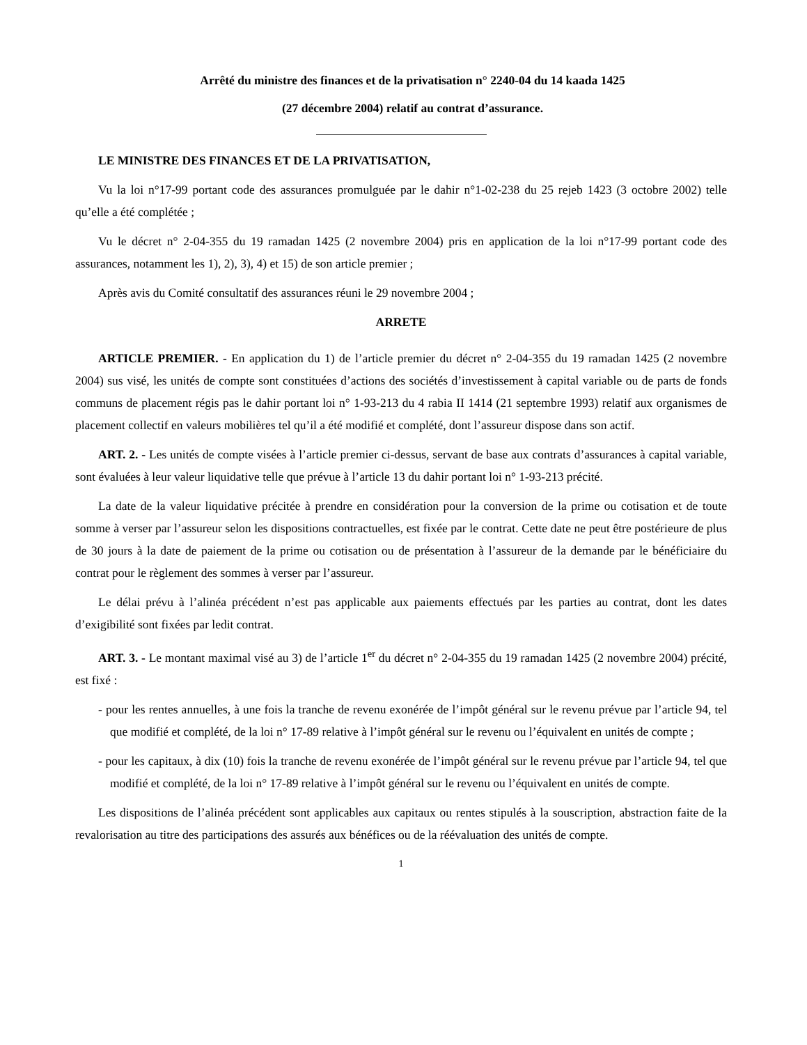Arrêté du ministre des finances et de la privatisation n° 2240-04 du 14 kaada 1425
(27 décembre 2004) relatif au contrat d’assurance.
LE MINISTRE DES FINANCES ET DE LA PRIVATISATION,
Vu la loi n°17-99 portant code des assurances promulguée par le dahir n°1-02-238 du 25 rejeb 1423 (3 octobre 2002) telle qu’elle a été complétée ;
Vu le décret n° 2-04-355 du 19 ramadan 1425 (2 novembre 2004) pris en application de la loi n°17-99 portant code des assurances, notamment les 1), 2), 3), 4) et 15) de son article premier ;
Après avis du Comité consultatif des assurances réuni le 29 novembre 2004 ;
ARRETE
ARTICLE PREMIER. - En application du 1) de l’article premier du décret n° 2-04-355 du 19 ramadan 1425 (2 novembre 2004) sus visé, les unités de compte sont constituées d’actions des sociétés d’investissement à capital variable ou de parts de fonds communs de placement régis pas le dahir portant loi n° 1-93-213 du 4 rabia II 1414 (21 septembre 1993) relatif aux organismes de placement collectif en valeurs mobilières tel qu’il a été modifié et complété, dont l’assureur dispose dans son actif.
ART. 2. - Les unités de compte visées à l’article premier ci-dessus, servant de base aux contrats d’assurances à capital variable, sont évaluées à leur valeur liquidative telle que prévue à l’article 13 du dahir portant loi n° 1-93-213 précité.
La date de la valeur liquidative précitée à prendre en considération pour la conversion de la prime ou cotisation et de toute somme à verser par l’assureur selon les dispositions contractuelles, est fixée par le contrat. Cette date ne peut être postérieure de plus de 30 jours à la date de paiement de la prime ou cotisation ou de présentation à l’assureur de la demande par le bénéficiaire du contrat pour le règlement des sommes à verser par l’assureur.
Le délai prévu à l’alinéa précédent n’est pas applicable aux paiements effectués par les parties au contrat, dont les dates d’exigibilité sont fixées par ledit contrat.
ART. 3. - Le montant maximal visé au 3) de l’article 1<sup>er</sup> du décret n° 2-04-355 du 19 ramadan 1425 (2 novembre 2004) précité, est fixé :
- pour les rentes annuelles, à une fois la tranche de revenu exonérée de l’impôt général sur le revenu prévue par l’article 94, tel que modifié et complété, de la loi n° 17-89 relative à l’impôt général sur le revenu ou l’équivalent en unités de compte ;
- pour les capitaux, à dix (10) fois la tranche de revenu exonérée de l’impôt général sur le revenu prévue par l’article 94, tel que modifié et complété, de la loi n° 17-89 relative à l’impôt général sur le revenu ou l’équivalent en unités de compte.
Les dispositions de l’alinéa précédent sont applicables aux capitaux ou rentes stipulés à la souscription, abstraction faite de la revalorisation au titre des participations des assurés aux bénéfices ou de la réévaluation des unités de compte.
1